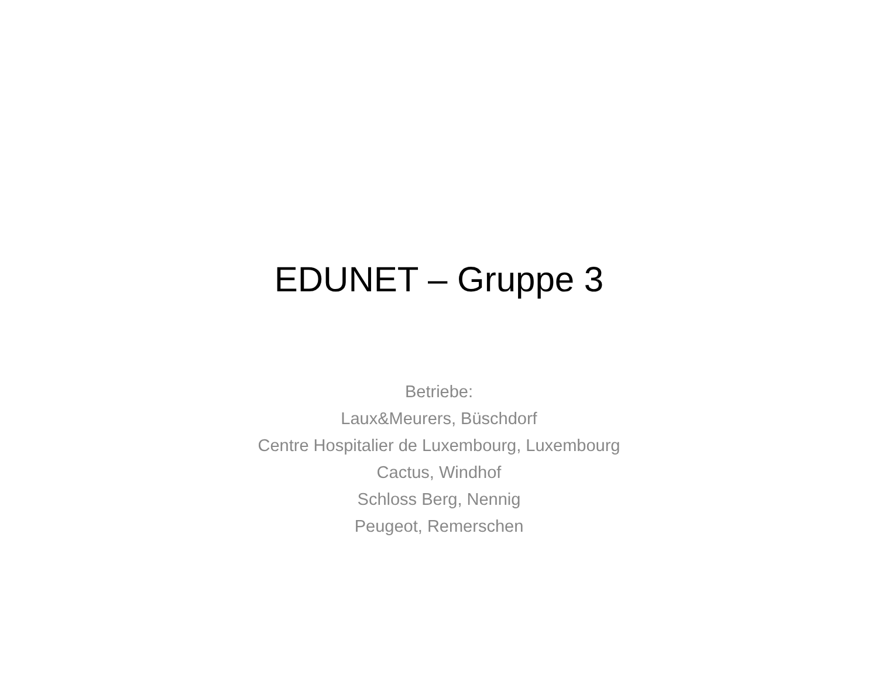EDUNET – Gruppe 3
Betriebe:
Laux&Meurers, Büschdorf
Centre Hospitalier de Luxembourg, Luxembourg
Cactus, Windhof
Schloss Berg, Nennig
Peugeot, Remerschen